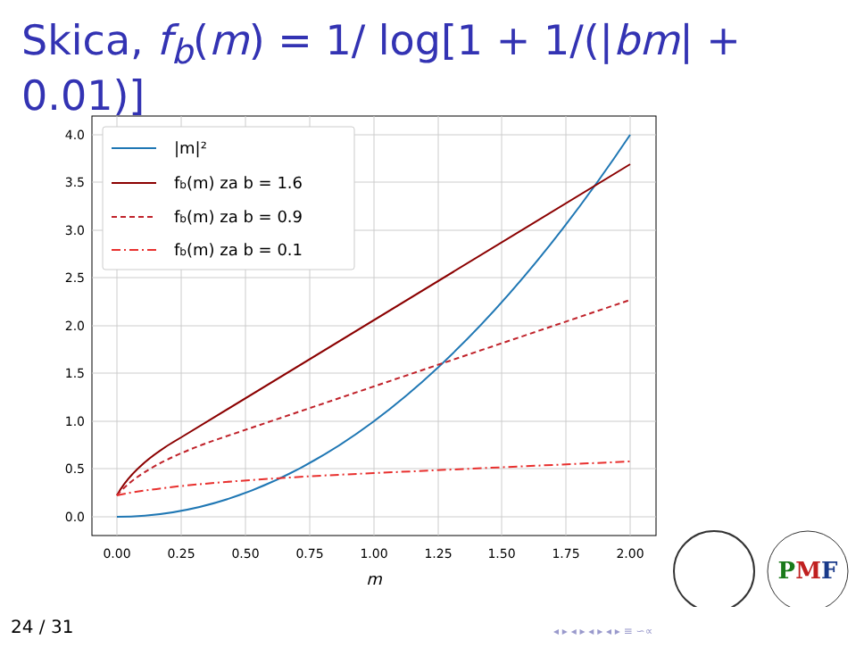Skica, f<sub>b</sub>(m) = 1/ log[1 + 1/(|bm| + 0.01)]
0.00
0.25
0.50
0.75
1.00
1.25
1.50
1.75
2.00
m
0.0
0.5
1.0
1.5
2.0
2.5
3.0
3.5
4.0
|m|²
fb(m) za b = 1.6
fb(m) za b = 0.9
fb(m) za b = 0.1
PMF
24 / 31 ◂ ▸ ◂ ▸ ◂ ▸ ◂ ▸ ≡ ∽∝